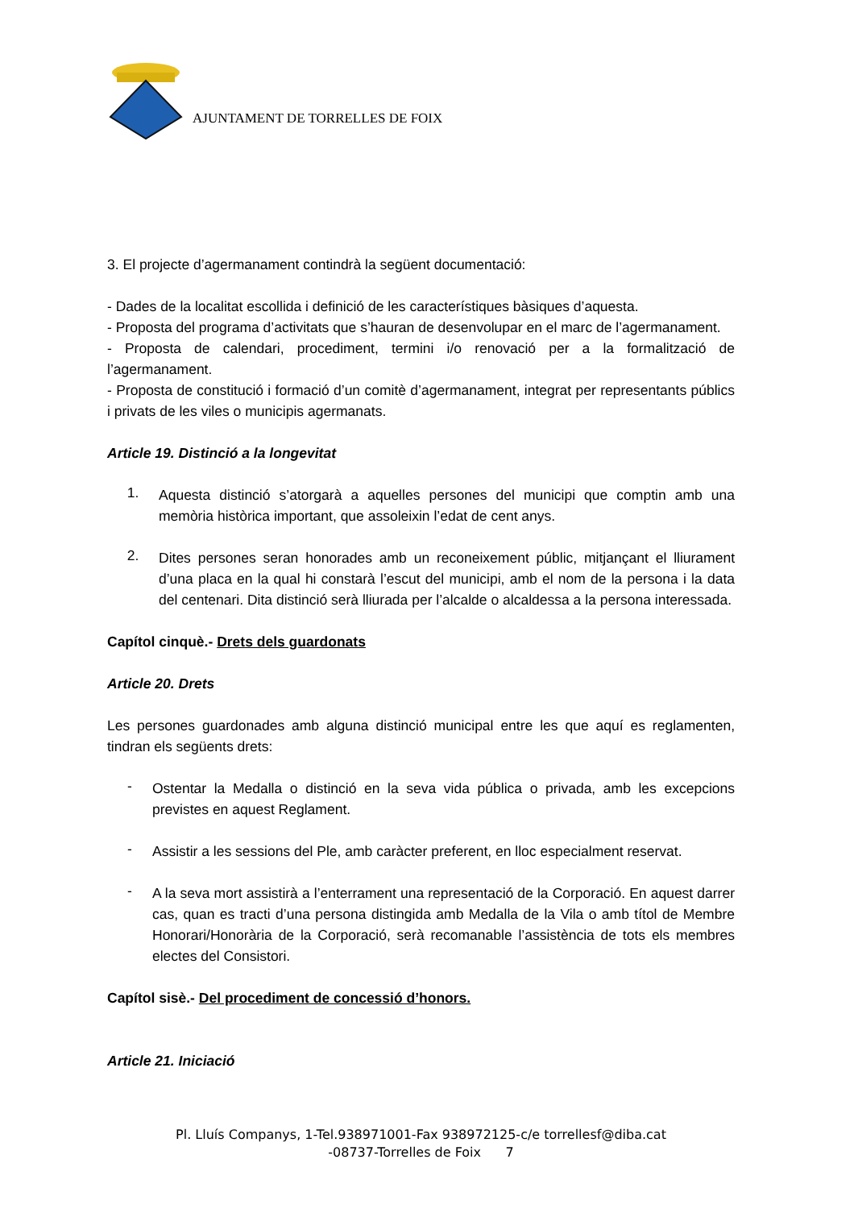AJUNTAMENT DE TORRELLES DE FOIX
3. El projecte d’agermanament contindrà la següent documentació:
- Dades de la localitat escollida i definició de les característiques bàsiques d’aquesta.
- Proposta del programa d’activitats que s’hauran de desenvolupar en el marc de l’agermanament.
- Proposta de calendari, procediment, termini i/o renovació per a la formalització de l’agermanament.
- Proposta de constitució i formació d’un comitè d’agermanament, integrat per representants públics i privats de les viles o municipis agermanats.
Article 19. Distinció a la longevitat
1.
Aquesta distinció s’atorgarà a aquelles persones del municipi que comptin amb una memòria històrica important, que assoleixin l’edat de cent anys.
2.
Dites persones seran honorades amb un reconeixement públic, mitjançant el lliurament d’una placa en la qual hi constarà l’escut del municipi, amb el nom de la persona i la data del centenari. Dita distinció serà lliurada per l’alcalde o alcaldessa a la persona interessada.
Capítol cinquè.- Drets dels guardonats
Article 20. Drets
Les persones guardonades amb alguna distinció municipal entre les que aquí es reglamenten, tindran els següents drets:
-
Ostentar la Medalla o distinció en la seva vida pública o privada, amb les excepcions previstes en aquest Reglament.
-
Assistir a les sessions del Ple, amb caràcter preferent, en lloc especialment reservat.
-
A la seva mort assistirà a l’enterrament una representació de la Corporació. En aquest darrer cas, quan es tracti d’una persona distingida amb Medalla de la Vila o amb títol de Membre Honorari/Honorària de la Corporació, serà recomanable l’assistència de tots els membres electes del Consistori.
Capítol sisè.- Del procediment de concessió d’honors.
Article 21. Iniciació
Pl. Lluís Companys, 1-Tel.938971001-Fax 938972125-c/e torrellesf@diba.cat
-08737-Torrelles de Foix 7